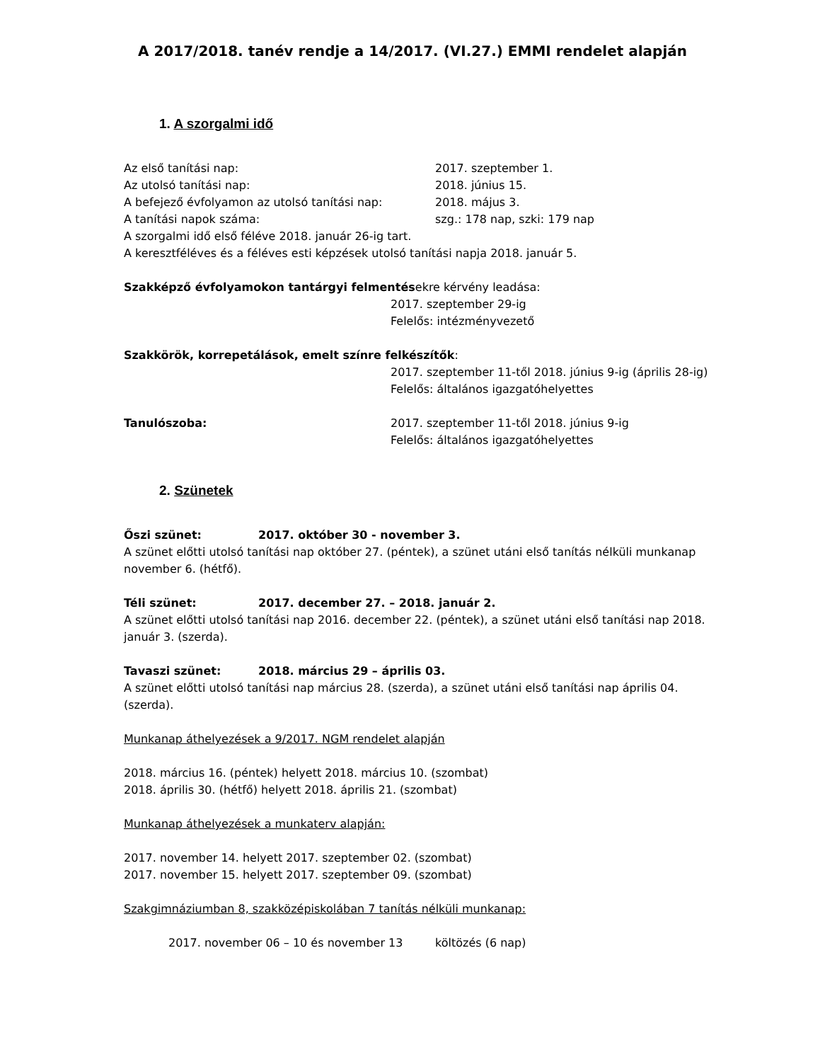A 2017/2018. tanév rendje a 14/2017. (VI.27.) EMMI rendelet alapján
1. A szorgalmi idő
Az első tanítási nap: 2017. szeptember 1.
Az utolsó tanítási nap: 2018. június 15.
A befejező évfolyamon az utolsó tanítási nap: 2018. május 3.
A tanítási napok száma: szg.: 178 nap, szki: 179 nap
A szorgalmi idő első féléve 2018. január 26-ig tart.
A keresztféléves és a féléves esti képzések utolsó tanítási napja 2018. január 5.
Szakképző évfolyamokon tantárgyi felmentésekre kérvény leadása:
2017. szeptember 29-ig
Felelős: intézményvezető
Szakkörök, korrepetálások, emelt színre felkészítők:
2017. szeptember 11-től 2018. június 9-ig (április 28-ig)
Felelős: általános igazgatóhelyettes
Tanulószoba: 2017. szeptember 11-től 2018. június 9-ig
Felelős: általános igazgatóhelyettes
2. Szünetek
Őszi szünet: 2017. október 30 - november 3.
A szünet előtti utolsó tanítási nap október 27. (péntek), a szünet utáni első tanítás nélküli munkanap november 6. (hétfő).
Téli szünet: 2017. december 27. – 2018. január 2.
A szünet előtti utolsó tanítási nap 2016. december 22. (péntek), a szünet utáni első tanítási nap 2018. január 3. (szerda).
Tavaszi szünet: 2018. március 29 – április 03.
A szünet előtti utolsó tanítási nap március 28. (szerda), a szünet utáni első tanítási nap április 04. (szerda).
Munkanap áthelyezések a 9/2017. NGM rendelet alapján
2018. március 16. (péntek) helyett 2018. március 10. (szombat)
2018. április 30. (hétfő) helyett 2018. április 21. (szombat)
Munkanap áthelyezések a munkaterv alapján:
2017. november 14. helyett 2017. szeptember 02. (szombat)
2017. november 15. helyett 2017. szeptember 09. (szombat)
Szakgimnáziumban 8, szakközépiskolában 7 tanítás nélküli munkanap:
2017. november 06 – 10 és november 13 költözés (6 nap)